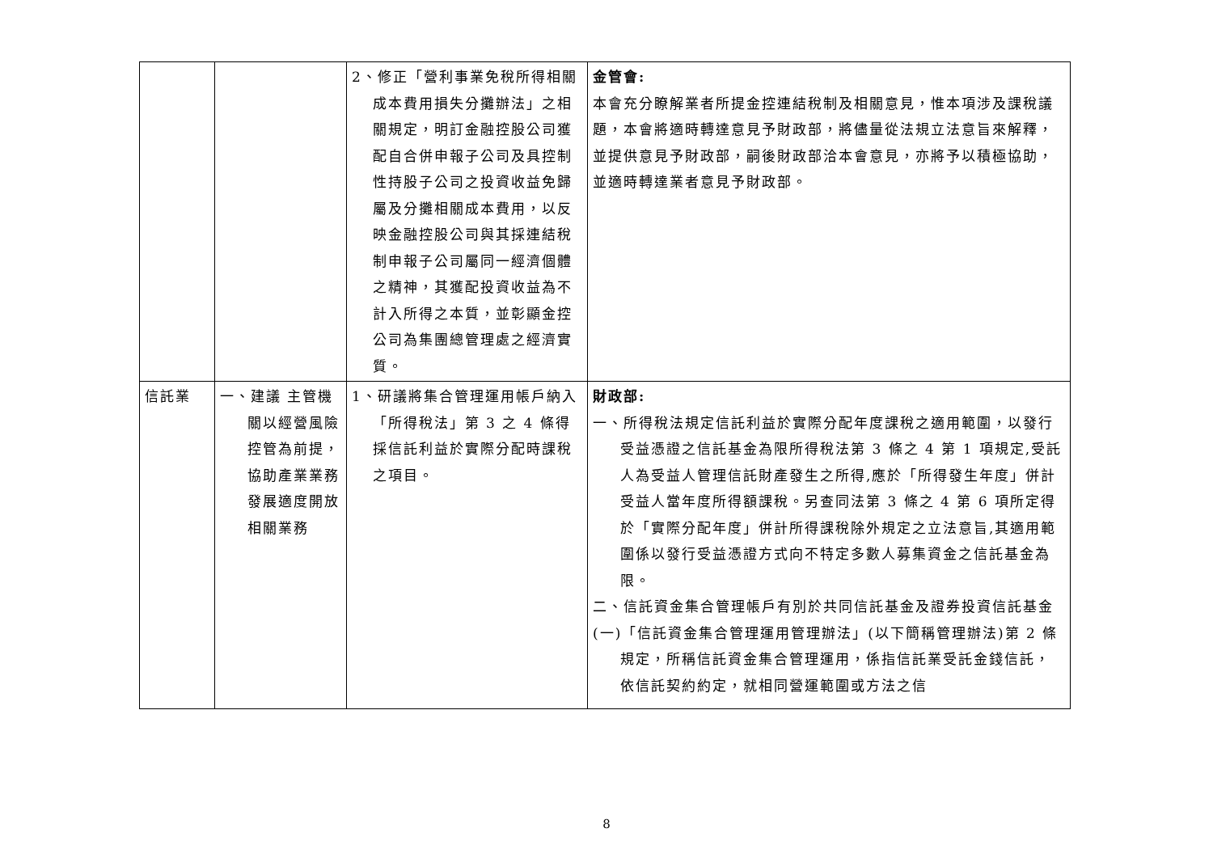| | | 2、修正「營利事業免稅所得相關成本費用損失分攤辦法」之相關規定，明訂金融控股公司獲配自合併申報子公司及具控制性持股子公司之投資收益免歸屬及分攤相關成本費用，以反映金融控股公司與其採連結稅制申報子公司屬同一經濟個體之精神，其獲配投資收益為不計入所得之本質，並彰顯金控公司為集團總管理處之經濟實質。 | 金管會: 本會充分瞭解業者所提金控連結稅制及相關意見，惟本項涉及課稅議題，本會將適時轉達意見予財政部，將儘量從法規立法意旨來解釋，並提供意見予財政部，嗣後財政部洽本會意見，亦將予以積極協助，並適時轉達業者意見予財政部。 |
| 信託業 | 一、建議 主管機關以經營風險控管為前提，協助產業業務發展適度開放相關業務 | 1、研議將集合管理運用帳戶納入「所得稅法」第 3 之 4 條得採信託利益於實際分配時課稅之項目。 | 財政部: 一、所得稅法規定信託利益於實際分配年度課稅之適用範圍，以發行受益憑證之信託基金為限所得稅法第 3 條之 4 第 1 項規定,受託人為受益人管理信託財產發生之所得,應於「所得發生年度」併計受益人當年度所得額課稅。另查同法第 3 條之 4 第 6 項所定得於「實際分配年度」併計所得課稅除外規定之立法意旨,其適用範圍係以發行受益憑證方式向不特定多數人募集資金之信託基金為限。 二、信託資金集合管理帳戶有別於共同信託基金及證券投資信託基金 (一)「信託資金集合管理運用管理辦法」(以下簡稱管理辦法)第 2 條規定，所稱信託資金集合管理運用，係指信託業受託金錢信託，依信託契約約定，就相同營運範圍或方法之信 |
8